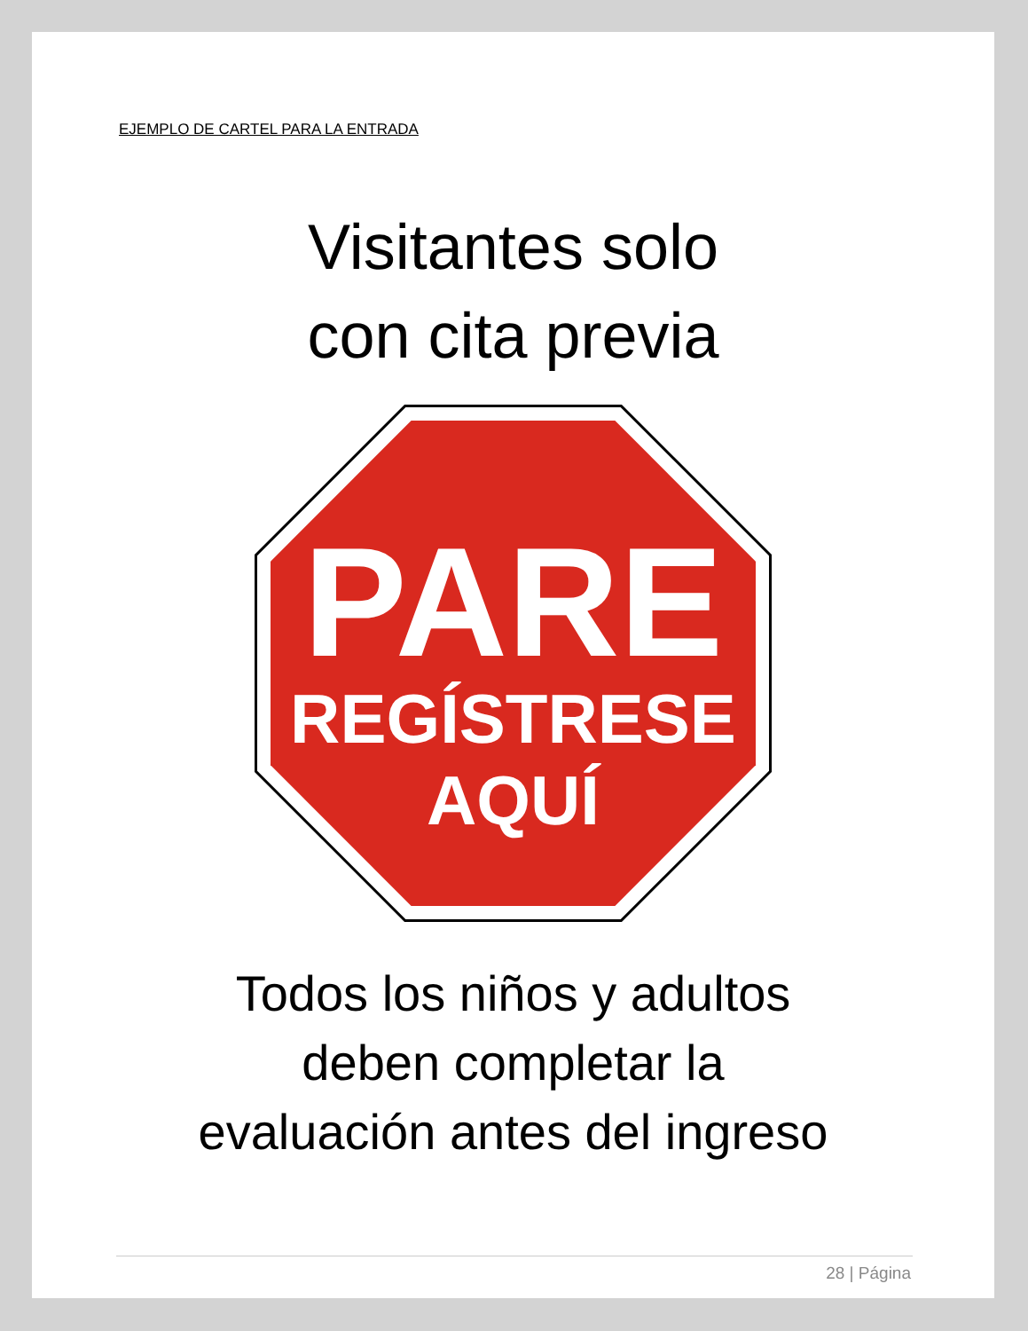EJEMPLO DE CARTEL PARA LA ENTRADA
Visitantes solo
con cita previa
PARE
REGÍSTRESE
AQUÍ
Todos los niños y adultos
deben completar la
evaluación antes del ingreso
28 | Página